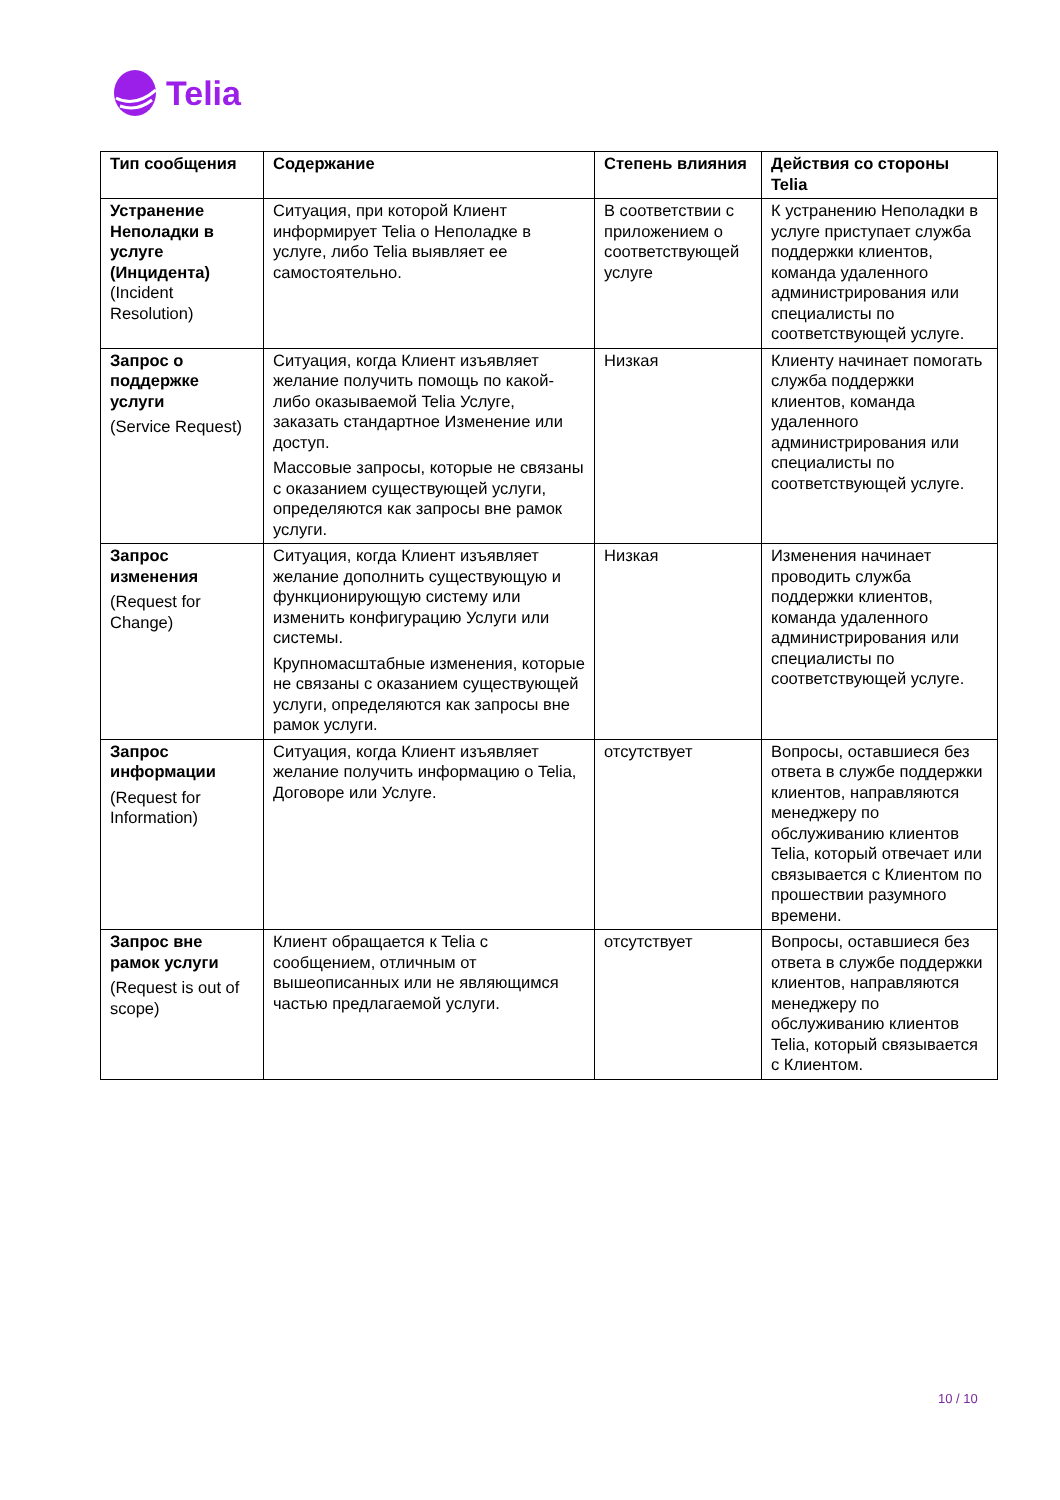Telia
| Тип сообщения | Содержание | Степень влияния | Действия со стороны Telia |
| --- | --- | --- | --- |
| Устранение Неполадки в услуге (Инцидента) (Incident Resolution) | Ситуация, при которой Клиент информирует Telia о Неполадке в услуге, либо Telia выявляет ее самостоятельно. | В соответствии с приложением о соответствующей услуге | К устранению Неполадки в услуге приступает служба поддержки клиентов, команда удаленного администрирования или специалисты по соответствующей услуге. |
| Запрос о поддержке услуги (Service Request) | Ситуация, когда Клиент изъявляет желание получить помощь по какой-либо оказываемой Telia Услуге, заказать стандартное Изменение или доступ. Массовые запросы, которые не связаны с оказанием существующей услуги, определяются как запросы вне рамок услуги. | Низкая | Клиенту начинает помогать служба поддержки клиентов, команда удаленного администрирования или специалисты по соответствующей услуге. |
| Запрос изменения (Request for Change) | Ситуация, когда Клиент изъявляет желание дополнить существующую и функционирующую систему или изменить конфигурацию Услуги или системы. Крупномасштабные изменения, которые не связаны с оказанием существующей услуги, определяются как запросы вне рамок услуги. | Низкая | Изменения начинает проводить служба поддержки клиентов, команда удаленного администрирования или специалисты по соответствующей услуге. |
| Запрос информации (Request for Information) | Ситуация, когда Клиент изъявляет желание получить информацию о Telia, Договоре или Услуге. | отсутствует | Вопросы, оставшиеся без ответа в службе поддержки клиентов, направляются менеджеру по обслуживанию клиентов Telia, который отвечает или связывается с Клиентом по прошествии разумного времени. |
| Запрос вне рамок услуги (Request is out of scope) | Клиент обращается к Telia с сообщением, отличным от вышеописанных или не являющимся частью предлагаемой услуги. | отсутствует | Вопросы, оставшиеся без ответа в службе поддержки клиентов, направляются менеджеру по обслуживанию клиентов Telia, который связывается с Клиентом. |
10 / 10